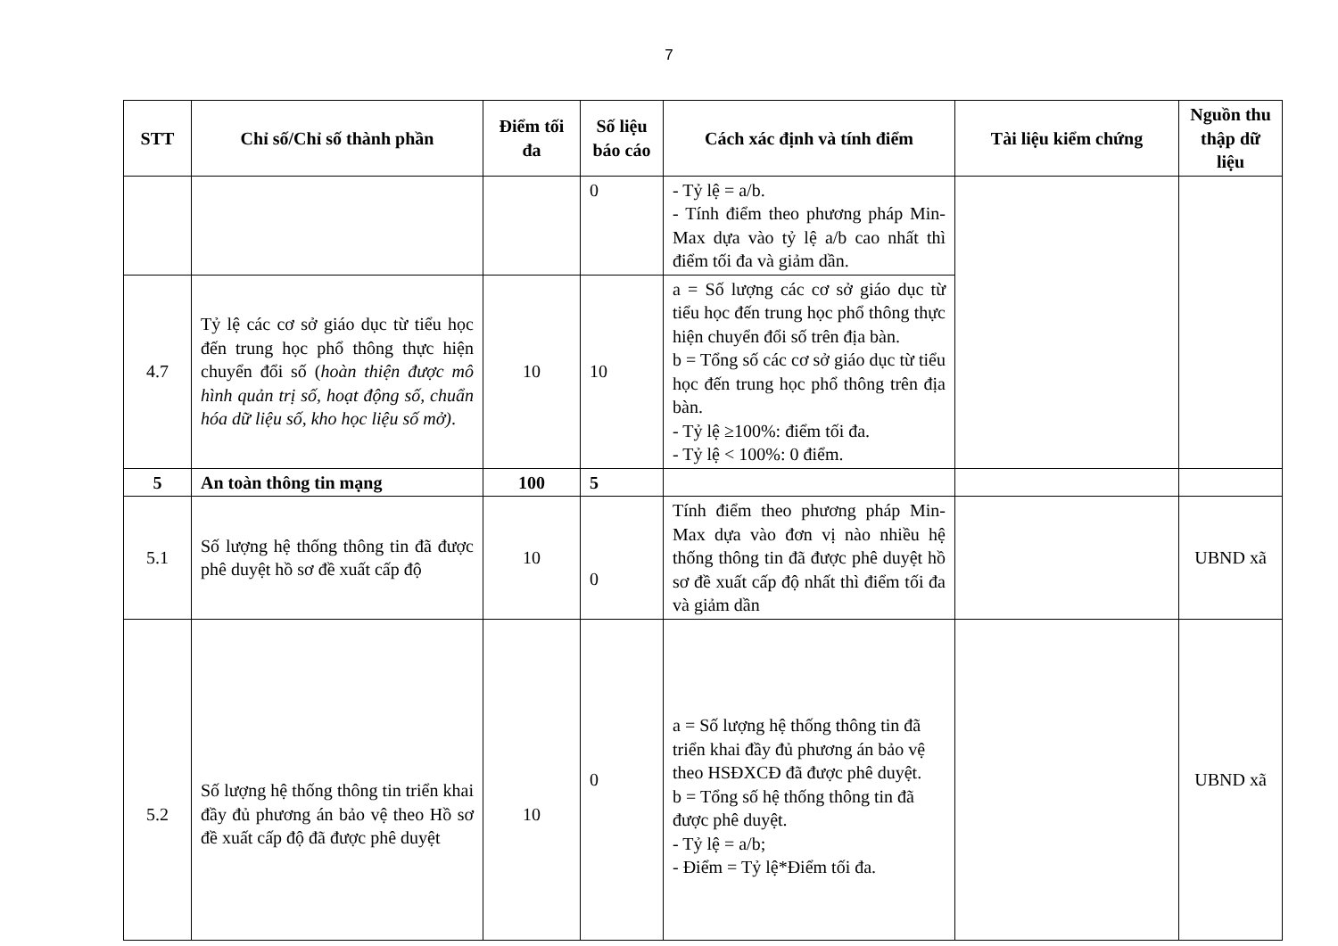7
| STT | Chỉ số/Chỉ số thành phần | Điểm tối đa | Số liệu báo cáo | Cách xác định và tính điểm | Tài liệu kiểm chứng | Nguồn thu thập dữ liệu |
| --- | --- | --- | --- | --- | --- | --- |
| | | | 0 | - Tỷ lệ = a/b. - Tính điểm theo phương pháp Min-Max dựa vào tỷ lệ a/b cao nhất thì điểm tối đa và giảm dần. | | |
| 4.7 | Tỷ lệ các cơ sở giáo dục từ tiểu học đến trung học phổ thông thực hiện chuyển đổi số ( hoàn thiện được mô hình quản trị số, hoạt động số, chuẩn hóa dữ liệu số, kho học liệu số mở) . | 10 | 10 | a = Số lượng các cơ sở giáo dục từ tiểu học đến trung học phổ thông thực hiện chuyển đổi số trên địa bàn. b = Tổng số các cơ sở giáo dục từ tiểu học đến trung học phổ thông trên địa bàn. - Tỷ lệ ≥100%: điểm tối đa. - Tỷ lệ < 100%: 0 điểm. | | |
| 5 | An toàn thông tin mạng | 100 | 5 | | | |
| 5.1 | Số lượng hệ thống thông tin đã được phê duyệt hồ sơ đề xuất cấp độ | 10 | 0 | Tính điểm theo phương pháp Min-Max dựa vào đơn vị nào nhiều hệ thống thông tin đã được phê duyệt hồ sơ đề xuất cấp độ nhất thì điểm tối đa và giảm dần | | UBND xã |
| 5.2 | Số lượng hệ thống thông tin triển khai đầy đủ phương án bảo vệ theo Hồ sơ đề xuất cấp độ đã được phê duyệt | 10 | 0 | a = Số lượng hệ thống thông tin đã triển khai đầy đủ phương án bảo vệ theo HSĐXCĐ đã được phê duyệt. b = Tổng số hệ thống thông tin đã được phê duyệt. - Tỷ lệ = a/b; - Điểm = Tỷ lệ*Điểm tối đa. | | UBND xã |